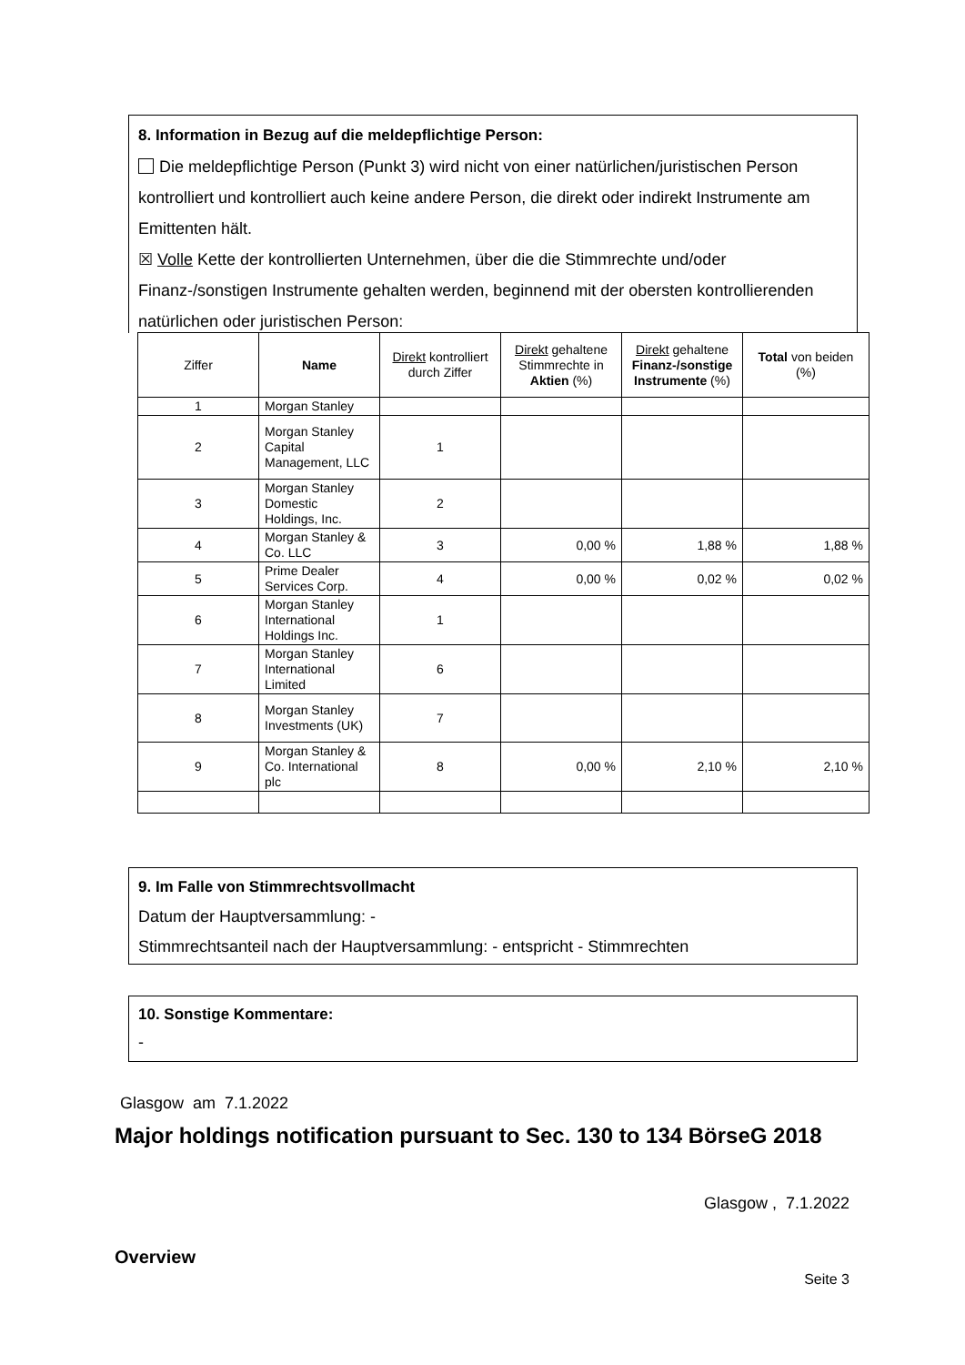8. Information in Bezug auf die meldepflichtige Person:
Die meldepflichtige Person (Punkt 3) wird nicht von einer natürlichen/juristischen Person kontrolliert und kontrolliert auch keine andere Person, die direkt oder indirekt Instrumente am Emittenten hält.
☒ Volle Kette der kontrollierten Unternehmen, über die die Stimmrechte und/oder Finanz-/sonstigen Instrumente gehalten werden, beginnend mit der obersten kontrollierenden natürlichen oder juristischen Person:
| Ziffer | Name | Direkt kontrolliert durch Ziffer | Direkt gehaltene Stimmrechte in Aktien (%) | Direkt gehaltene Finanz-/sonstige Instrumente (%) | Total von beiden (%) |
| --- | --- | --- | --- | --- | --- |
| 1 | Morgan Stanley | | | | |
| 2 | Morgan Stanley Capital Management, LLC | 1 | | | |
| 3 | Morgan Stanley Domestic Holdings, Inc. | 2 | | | |
| 4 | Morgan Stanley & Co. LLC | 3 | 0,00 % | 1,88 % | 1,88 % |
| 5 | Prime Dealer Services Corp. | 4 | 0,00 % | 0,02 % | 0,02 % |
| 6 | Morgan Stanley International Holdings Inc. | 1 | | | |
| 7 | Morgan Stanley International Limited | 6 | | | |
| 8 | Morgan Stanley Investments (UK) | 7 | | | |
| 9 | Morgan Stanley & Co. International plc | 8 | 0,00 % | 2,10 % | 2,10 % |
9. Im Falle von Stimmrechtsvollmacht
Datum der Hauptversammlung: -
Stimmrechtsanteil nach der Hauptversammlung: - entspricht - Stimmrechten
10. Sonstige Kommentare:
-
Glasgow am 7.1.2022
Major holdings notification pursuant to Sec. 130 to 134 BörseG 2018
Glasgow , 7.1.2022
Overview
Seite 3